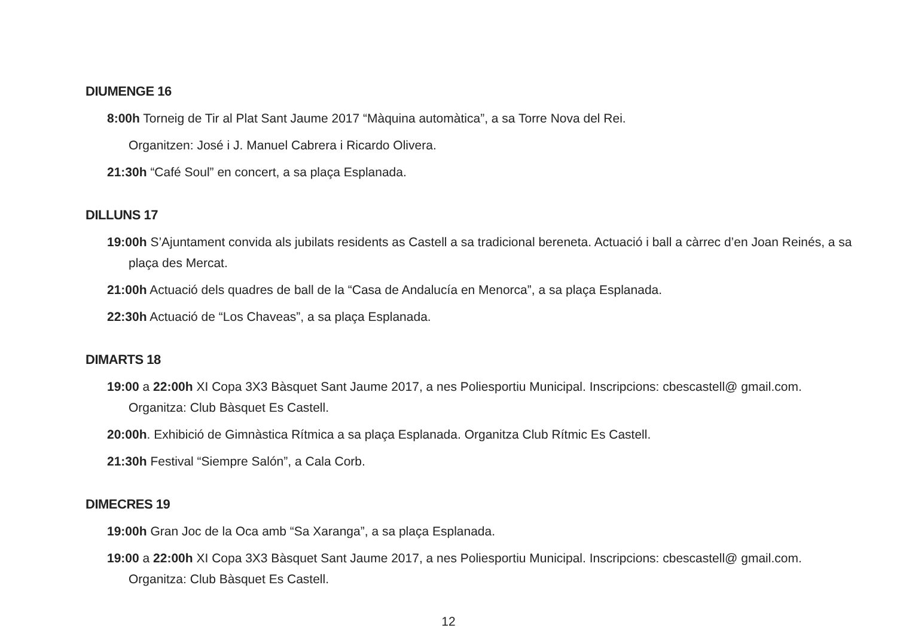DIUMENGE 16
8:00h Torneig de Tir al Plat Sant Jaume 2017 “Màquina automàtica”, a sa Torre Nova del Rei.
Organitzen: José i J. Manuel Cabrera i Ricardo Olivera.
21:30h “Café Soul” en concert, a sa plaça Esplanada.
DILLUNS 17
19:00h S’Ajuntament convida als jubilats residents as Castell a sa tradicional bereneta. Actuació i ball a càrrec d’en Joan Reinés, a sa plaça des Mercat.
21:00h Actuació dels quadres de ball de la “Casa de Andalucía en Menorca”, a sa plaça Esplanada.
22:30h Actuació de “Los Chaveas”, a sa plaça Esplanada.
DIMARTS 18
19:00 a 22:00h XI Copa 3X3 Bàsquet Sant Jaume 2017, a nes Poliesportiu Municipal. Inscripcions: cbescastell@ gmail.com. Organitza: Club Bàsquet Es Castell.
20:00h. Exhibició de Gimnàstica Rítmica a sa plaça Esplanada. Organitza Club Rítmic Es Castell.
21:30h Festival “Siempre Salón”, a Cala Corb.
DIMECRES 19
19:00h Gran Joc de la Oca amb “Sa Xaranga”, a sa plaça Esplanada.
19:00 a 22:00h XI Copa 3X3 Bàsquet Sant Jaume 2017, a nes Poliesportiu Municipal. Inscripcions: cbescastell@ gmail.com. Organitza: Club Bàsquet Es Castell.
12